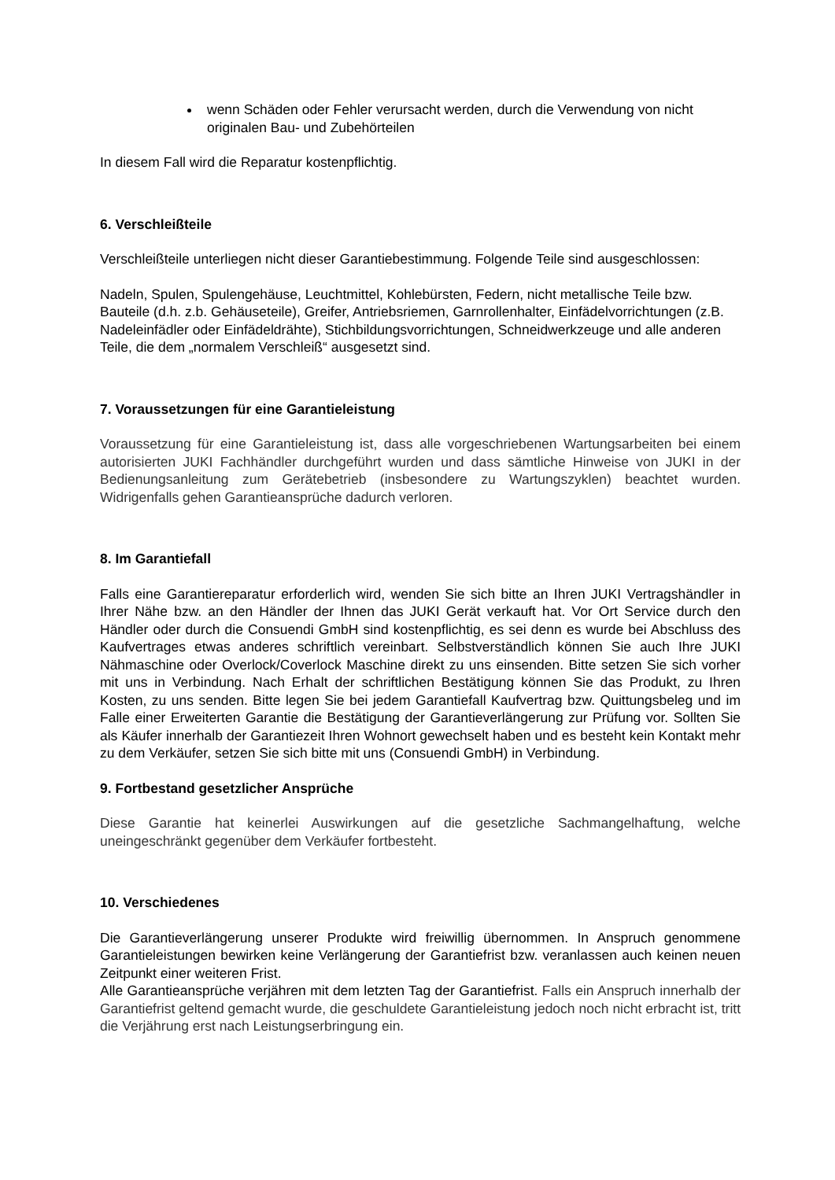wenn Schäden oder Fehler verursacht werden, durch die Verwendung von nicht originalen Bau- und Zubehörteilen
In diesem Fall wird die Reparatur kostenpflichtig.
6. Verschleißteile
Verschleißteile unterliegen nicht dieser Garantiebestimmung. Folgende Teile sind ausgeschlossen:
Nadeln, Spulen, Spulengehäuse, Leuchtmittel, Kohlebürsten, Federn, nicht metallische Teile bzw. Bauteile (d.h. z.b. Gehäuseteile), Greifer, Antriebsriemen, Garnrollenhalter, Einfädelvorrichtungen (z.B. Nadeleinfädler oder Einfädeldrähte), Stichbildungsvorrichtungen, Schneidwerkzeuge und alle anderen Teile, die dem „normalem Verschleiß“ ausgesetzt sind.
7. Voraussetzungen für eine Garantieleistung
Voraussetzung für eine Garantieleistung ist, dass alle vorgeschriebenen Wartungsarbeiten bei einem autorisierten JUKI Fachhändler durchgeführt wurden und dass sämtliche Hinweise von JUKI in der Bedienungsanleitung zum Gerätebetrieb (insbesondere zu Wartungszyklen) beachtet wurden. Widrigenfalls gehen Garantieansprüche dadurch verloren.
8. Im Garantiefall
Falls eine Garantiereparatur erforderlich wird, wenden Sie sich bitte an Ihren JUKI Vertragshändler in Ihrer Nähe bzw. an den Händler der Ihnen das JUKI Gerät verkauft hat. Vor Ort Service durch den Händler oder durch die Consuendi GmbH sind kostenpflichtig, es sei denn es wurde bei Abschluss des Kaufvertrages etwas anderes schriftlich vereinbart. Selbstverständlich können Sie auch Ihre JUKI Nähmaschine oder Overlock/Coverlock Maschine direkt zu uns einsenden. Bitte setzen Sie sich vorher mit uns in Verbindung. Nach Erhalt der schriftlichen Bestätigung können Sie das Produkt, zu Ihren Kosten, zu uns senden. Bitte legen Sie bei jedem Garantiefall Kaufvertrag bzw. Quittungsbeleg und im Falle einer Erweiterten Garantie die Bestätigung der Garantieverlängerung zur Prüfung vor. Sollten Sie als Käufer innerhalb der Garantiezeit Ihren Wohnort gewechselt haben und es besteht kein Kontakt mehr zu dem Verkäufer, setzen Sie sich bitte mit uns (Consuendi GmbH) in Verbindung.
9. Fortbestand gesetzlicher Ansprüche
Diese Garantie hat keinerlei Auswirkungen auf die gesetzliche Sachmangelhaftung, welche uneingeschränkt gegenüber dem Verkäufer fortbesteht.
10. Verschiedenes
Die Garantieverlängerung unserer Produkte wird freiwillig übernommen. In Anspruch genommene Garantieleistungen bewirken keine Verlängerung der Garantiefrist bzw. veranlassen auch keinen neuen Zeitpunkt einer weiteren Frist.
Alle Garantieansprüche verjähren mit dem letzten Tag der Garantiefrist. Falls ein Anspruch innerhalb der Garantiefrist geltend gemacht wurde, die geschuldete Garantieleistung jedoch noch nicht erbracht ist, tritt die Verjährung erst nach Leistungserbringung ein.